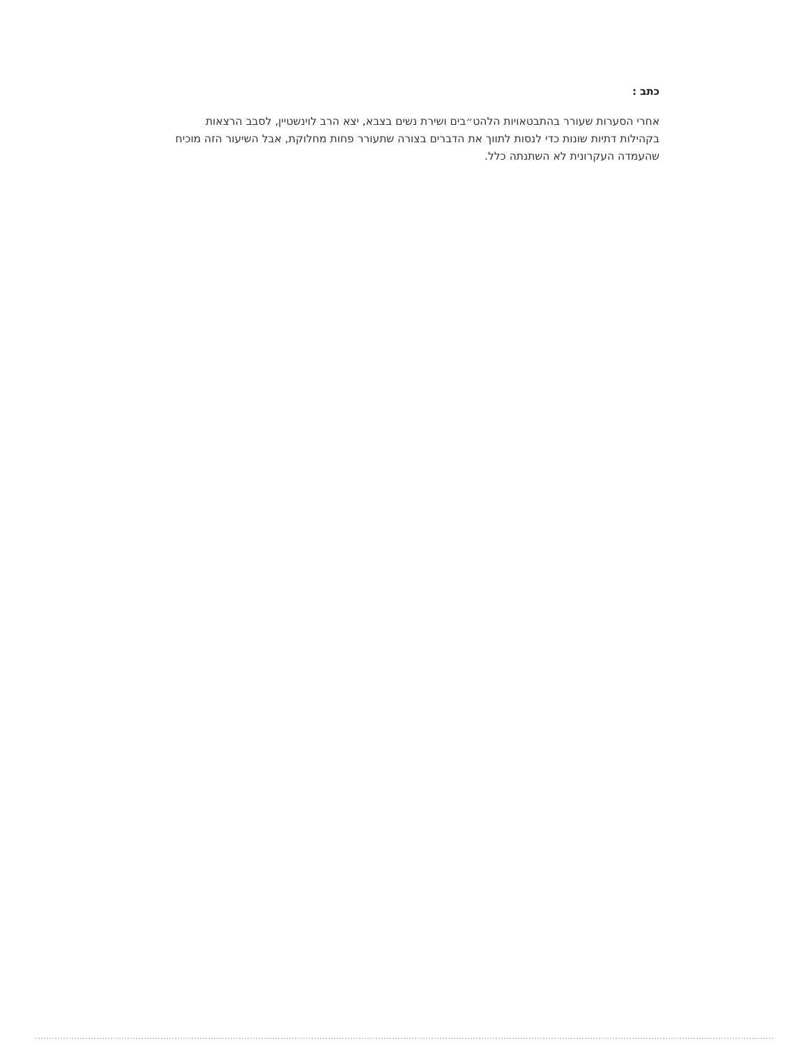כתב :
אחרי הסערות שעורר בהתבטאויות הלהט״בים ושירת נשים בצבא, יצא הרב לוינשטיין, לסבב הרצאות בקהילות דתיות שונות כדי לנסות לתווך את הדברים בצורה שתעורר פחות מחלוקת, אבל השיעור הזה מוכיח שהעמדה העקרונית לא השתנתה כלל.